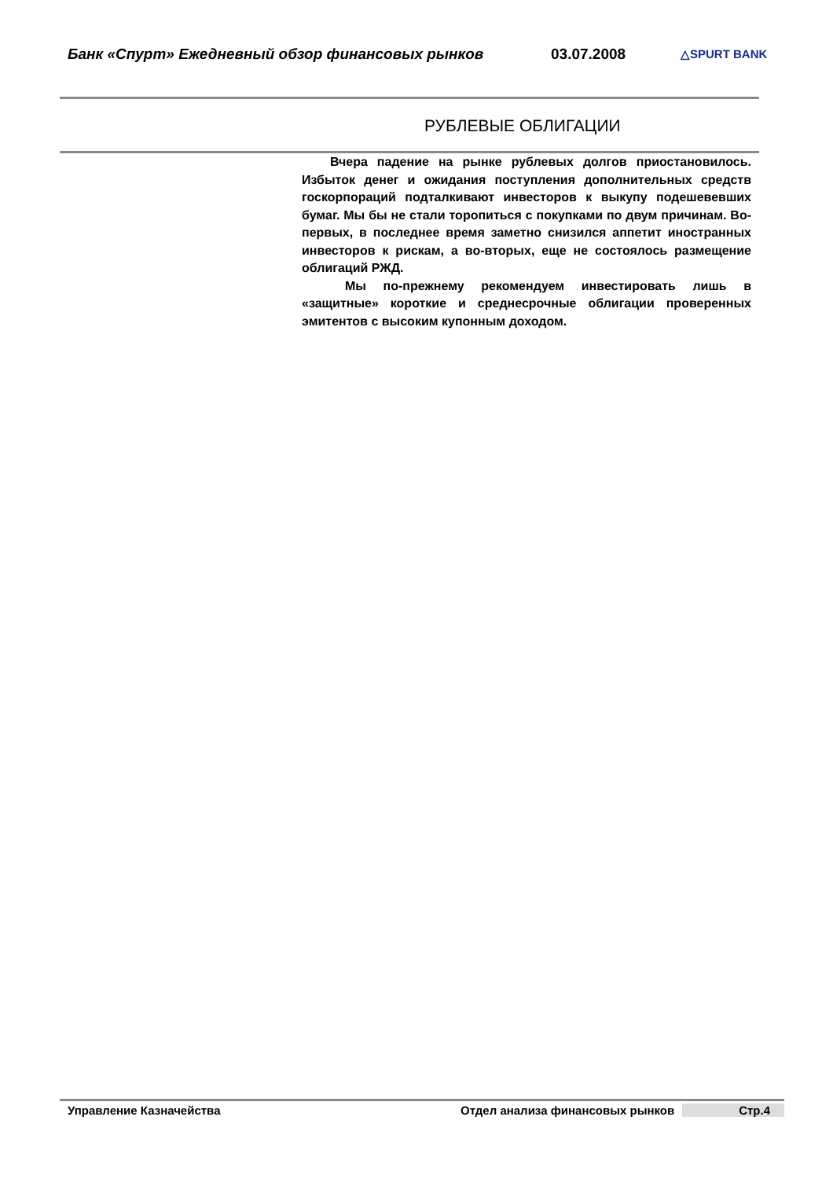Банк «Спурт» Ежедневный обзор финансовых рынков 03.07.2008
△SPURT BANK
РУБЛЕВЫЕ ОБЛИГАЦИИ
Вчера падение на рынке рублевых долгов приостановилось. Избыток денег и ожидания поступления дополнительных средств госкорпораций подталкивают инвесторов к выкупу подешевевших бумаг. Мы бы не стали торопиться с покупками по двум причинам. Во-первых, в последнее время заметно снизился аппетит иностранных инвесторов к рискам, а во-вторых, еще не состоялось размещение облигаций РЖД.
Мы по-прежнему рекомендуем инвестировать лишь в «защитные» короткие и среднесрочные облигации проверенных эмитентов с высоким купонным доходом.
Управление Казначейства Отдел анализа финансовых рынков Стр.4